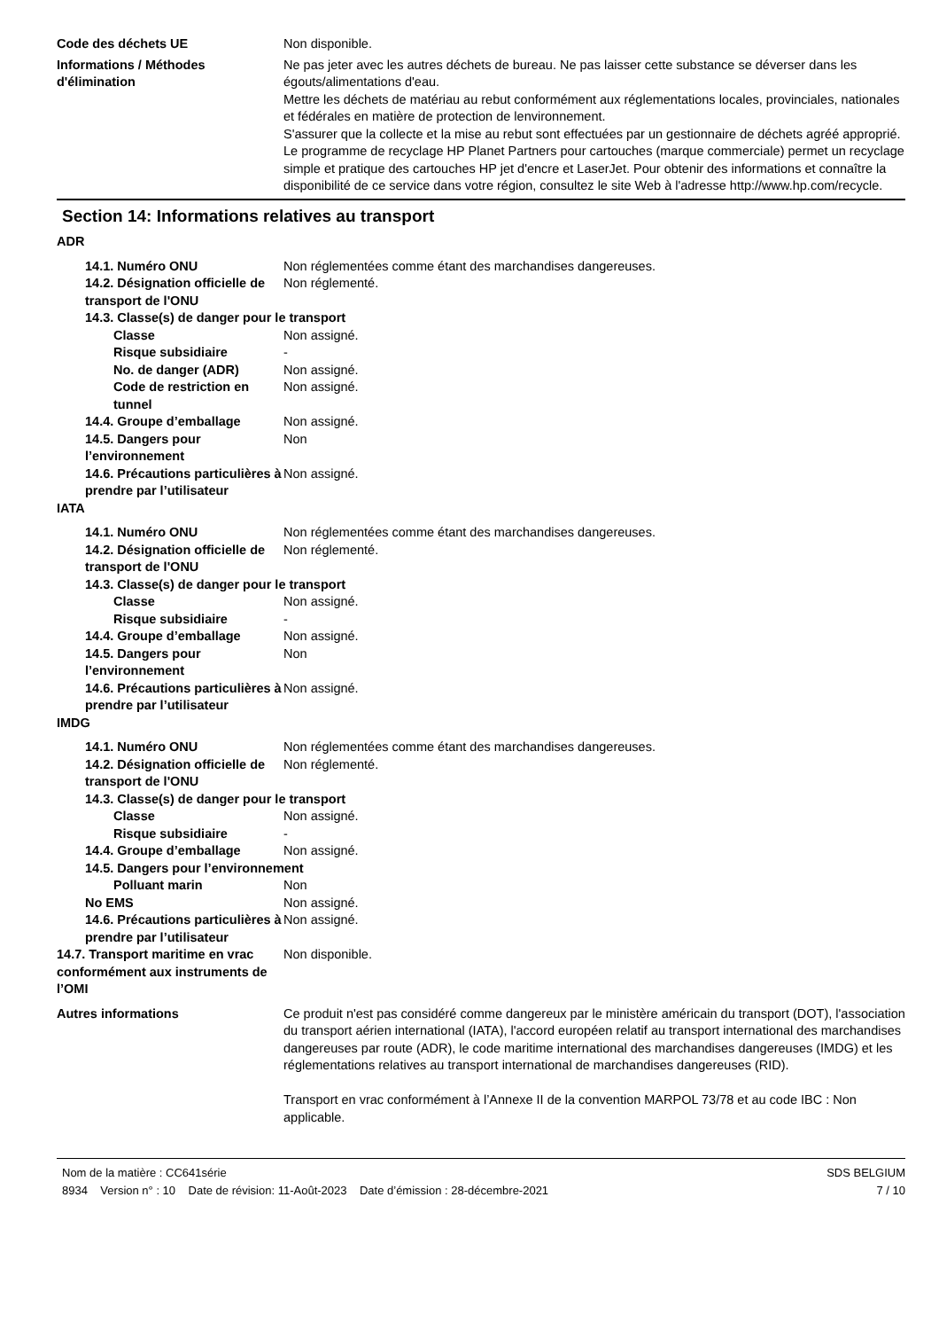Code des déchets UE Non disponible.
Informations / Méthodes d'élimination
Ne pas jeter avec les autres déchets de bureau. Ne pas laisser cette substance se déverser dans les égouts/alimentations d'eau.
Mettre les déchets de matériau au rebut conformément aux réglementations locales, provinciales, nationales et fédérales en matière de protection de lenvironnement.
S'assurer que la collecte et la mise au rebut sont effectuées par un gestionnaire de déchets agréé approprié.
Le programme de recyclage HP Planet Partners pour cartouches (marque commerciale) permet un recyclage simple et pratique des cartouches HP jet d'encre et LaserJet. Pour obtenir des informations et connaître la disponibilité de ce service dans votre région, consultez le site Web à l'adresse http://www.hp.com/recycle.
Section 14: Informations relatives au transport
ADR
14.1. Numéro ONU Non réglementées comme étant des marchandises dangereuses.
14.2. Désignation officielle de transport de l'ONU
Non réglementé.
14.3. Classe(s) de danger pour le transport
Classe Non assigné.
Risque subsidiaire -
No. de danger (ADR) Non assigné.
Code de restriction en tunnel
Non assigné.
14.4. Groupe d’emballage Non assigné.
14.5. Dangers pour l’environnement
Non
14.6. Précautions particulières à prendre par l’utilisateur
Non assigné.
IATA
14.1. Numéro ONU Non réglementées comme étant des marchandises dangereuses.
14.2. Désignation officielle de transport de l'ONU
Non réglementé.
14.3. Classe(s) de danger pour le transport
Classe Non assigné.
Risque subsidiaire -
14.4. Groupe d’emballage Non assigné.
14.5. Dangers pour l’environnement
Non
14.6. Précautions particulières à prendre par l’utilisateur
Non assigné.
IMDG
14.1. Numéro ONU Non réglementées comme étant des marchandises dangereuses.
14.2. Désignation officielle de transport de l'ONU
Non réglementé.
14.3. Classe(s) de danger pour le transport
Classe Non assigné.
Risque subsidiaire -
14.4. Groupe d’emballage Non assigné.
14.5. Dangers pour l’environnement
Polluant marin Non
No EMS Non assigné.
14.6. Précautions particulières à prendre par l’utilisateur
Non assigné.
14.7. Transport maritime en vrac conformément aux instruments de l’OMI
Non disponible.
Autres informations Ce produit n'est pas considéré comme dangereux par le ministère américain du transport (DOT), l'association du transport aérien international (IATA), l'accord européen relatif au transport international des marchandises dangereuses par route (ADR), le code maritime international des marchandises dangereuses (IMDG) et les réglementations relatives au transport international de marchandises dangereuses (RID).
Transport en vrac conformément à l’Annexe II de la convention MARPOL 73/78 et au code IBC : Non applicable.
Nom de la matière : CC641série
8934 Version n° : 10 Date de révision: 11-Août-2023 Date d’émission : 28-décembre-2021
SDS BELGIUM
7 / 10